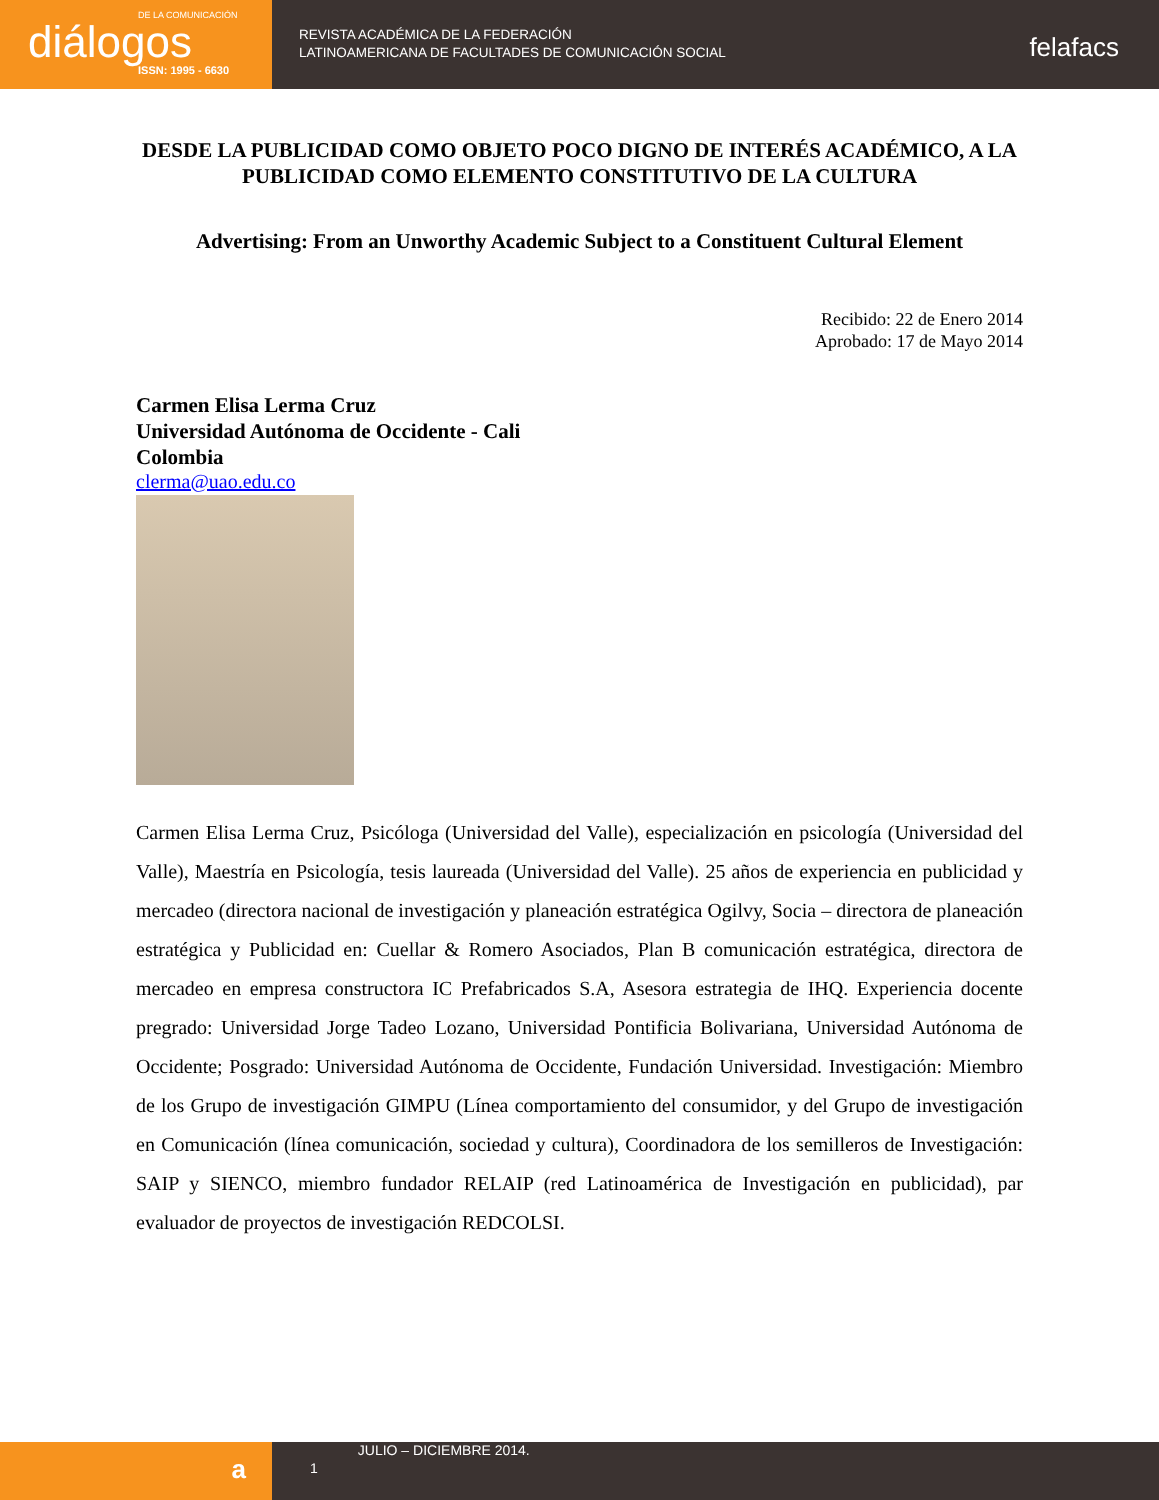DE LA COMUNICACIÓN
diálogos
ISSN: 1995 - 6630
REVISTA ACADÉMICA DE LA FEDERACIÓN
LATINOAMERICANA DE FACULTADES DE COMUNICACIÓN SOCIAL
felafacs
DESDE LA PUBLICIDAD COMO OBJETO POCO DIGNO DE INTERÉS ACADÉMICO, A LA PUBLICIDAD COMO ELEMENTO CONSTITUTIVO DE LA CULTURA
Advertising: From an Unworthy Academic Subject to a Constituent Cultural Element
Recibido: 22 de Enero 2014
Aprobado: 17 de Mayo 2014
Carmen Elisa Lerma Cruz
Universidad Autónoma de Occidente - Cali
Colombia
clerma@uao.edu.co
Carmen Elisa Lerma Cruz, Psicóloga (Universidad del Valle), especialización en psicología (Universidad del Valle), Maestría en Psicología, tesis laureada (Universidad del Valle). 25 años de experiencia en publicidad y mercadeo (directora nacional de investigación y planeación estratégica Ogilvy, Socia – directora de planeación estratégica y Publicidad en: Cuellar & Romero Asociados, Plan B comunicación estratégica, directora de mercadeo en empresa constructora IC Prefabricados S.A, Asesora estrategia de IHQ. Experiencia docente pregrado: Universidad Jorge Tadeo Lozano, Universidad Pontificia Bolivariana, Universidad Autónoma de Occidente; Posgrado: Universidad Autónoma de Occidente, Fundación Universidad. Investigación: Miembro de los Grupo de investigación GIMPU (Línea comportamiento del consumidor, y del Grupo de investigación en Comunicación (línea comunicación, sociedad y cultura), Coordinadora de los semilleros de Investigación: SAIP y SIENCO, miembro fundador RELAIP (red Latinoamérica de Investigación en publicidad), par evaluador de proyectos de investigación REDCOLSI.
a
1
JULIO – DICIEMBRE 2014.